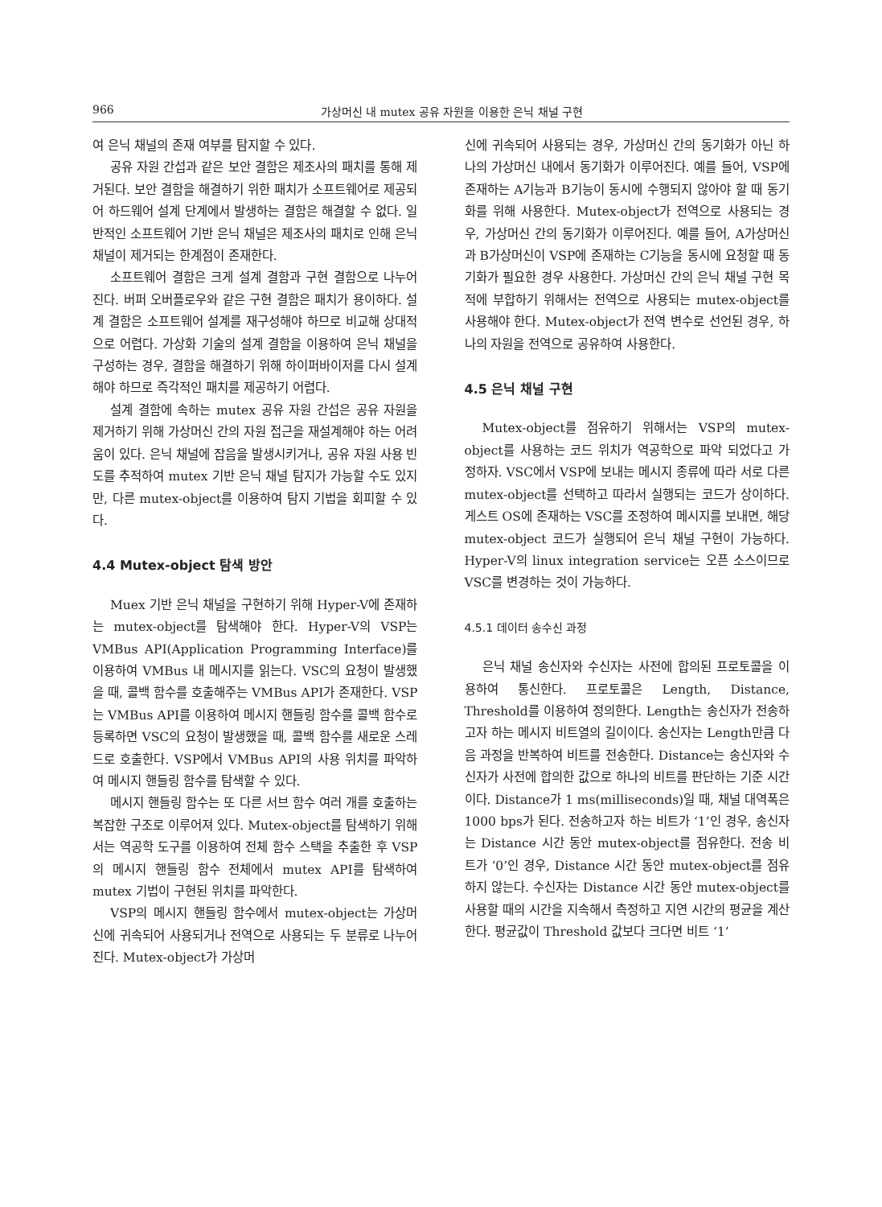966 가상머신 내 mutex 공유 자원을 이용한 은닉 채널 구현
여 은닉 채널의 존재 여부를 탐지할 수 있다.
공유 자원 간섭과 같은 보안 결함은 제조사의 패치를 통해 제거된다. 보안 결함을 해결하기 위한 패치가 소프트웨어로 제공되어 하드웨어 설계 단계에서 발생하는 결함은 해결할 수 없다. 일반적인 소프트웨어 기반 은닉 채널은 제조사의 패치로 인해 은닉 채널이 제거되는 한계점이 존재한다.
소프트웨어 결함은 크게 설계 결함과 구현 결함으로 나누어진다. 버퍼 오버플로우와 같은 구현 결함은 패치가 용이하다. 설계 결함은 소프트웨어 설계를 재구성해야 하므로 비교해 상대적으로 어렵다. 가상화 기술의 설계 결함을 이용하여 은닉 채널을 구성하는 경우, 결함을 해결하기 위해 하이퍼바이저를 다시 설계해야 하므로 즉각적인 패치를 제공하기 어렵다.
설계 결함에 속하는 mutex 공유 자원 간섭은 공유 자원을 제거하기 위해 가상머신 간의 자원 접근을 재설계해야 하는 어려움이 있다. 은닉 채널에 잡음을 발생시키거나, 공유 자원 사용 빈도를 추적하여 mutex 기반 은닉 채널 탐지가 가능할 수도 있지만, 다른 mutex-object를 이용하여 탐지 기법을 회피할 수 있다.
4.4 Mutex-object 탐색 방안
Muex 기반 은닉 채널을 구현하기 위해 Hyper-V에 존재하는 mutex-object를 탐색해야 한다. Hyper-V의 VSP는 VMBus API(Application Programming Interface)를 이용하여 VMBus 내 메시지를 읽는다. VSC의 요청이 발생했을 때, 콜백 함수를 호출해주는 VMBus API가 존재한다. VSP는 VMBus API를 이용하여 메시지 핸들링 함수를 콜백 함수로 등록하면 VSC의 요청이 발생했을 때, 콜백 함수를 새로운 스레드로 호출한다. VSP에서 VMBus API의 사용 위치를 파악하여 메시지 핸들링 함수를 탐색할 수 있다.
메시지 핸들링 함수는 또 다른 서브 함수 여러 개를 호출하는 복잡한 구조로 이루어져 있다. Mutex-object를 탐색하기 위해서는 역공학 도구를 이용하여 전체 함수 스택을 추출한 후 VSP의 메시지 핸들링 함수 전체에서 mutex API를 탐색하여 mutex 기법이 구현된 위치를 파악한다.
VSP의 메시지 핸들링 함수에서 mutex-object는 가상머신에 귀속되어 사용되거나 전역으로 사용되는 두 분류로 나누어진다. Mutex-object가 가상머
신에 귀속되어 사용되는 경우, 가상머신 간의 동기화가 아닌 하나의 가상머신 내에서 동기화가 이루어진다. 예를 들어, VSP에 존재하는 A기능과 B기능이 동시에 수행되지 않아야 할 때 동기화를 위해 사용한다. Mutex-object가 전역으로 사용되는 경우, 가상머신 간의 동기화가 이루어진다. 예를 들어, A가상머신과 B가상머신이 VSP에 존재하는 C기능을 동시에 요청할 때 동기화가 필요한 경우 사용한다. 가상머신 간의 은닉 채널 구현 목적에 부합하기 위해서는 전역으로 사용되는 mutex-object를 사용해야 한다. Mutex-object가 전역 변수로 선언된 경우, 하나의 자원을 전역으로 공유하여 사용한다.
4.5 은닉 채널 구현
Mutex-object를 점유하기 위해서는 VSP의 mutex-object를 사용하는 코드 위치가 역공학으로 파악 되었다고 가정하자. VSC에서 VSP에 보내는 메시지 종류에 따라 서로 다른 mutex-object를 선택하고 따라서 실행되는 코드가 상이하다. 게스트 OS에 존재하는 VSC를 조정하여 메시지를 보내면, 해당 mutex-object 코드가 실행되어 은닉 채널 구현이 가능하다. Hyper-V의 linux integration service는 오픈 소스이므로 VSC를 변경하는 것이 가능하다.
4.5.1 데이터 송수신 과정
은닉 채널 송신자와 수신자는 사전에 합의된 프로토콜을 이용하여 통신한다. 프로토콜은 Length, Distance, Threshold를 이용하여 정의한다. Length는 송신자가 전송하고자 하는 메시지 비트열의 길이이다. 송신자는 Length만큼 다음 과정을 반복하여 비트를 전송한다. Distance는 송신자와 수신자가 사전에 합의한 값으로 하나의 비트를 판단하는 기준 시간이다. Distance가 1 ms(milliseconds)일 때, 채널 대역폭은 1000 bps가 된다. 전송하고자 하는 비트가 ‘1’인 경우, 송신자는 Distance 시간 동안 mutex-object를 점유한다. 전송 비트가 ‘0’인 경우, Distance 시간 동안 mutex-object를 점유하지 않는다. 수신자는 Distance 시간 동안 mutex-object를 사용할 때의 시간을 지속해서 측정하고 지연 시간의 평균을 계산한다. 평균값이 Threshold 값보다 크다면 비트 ‘1’